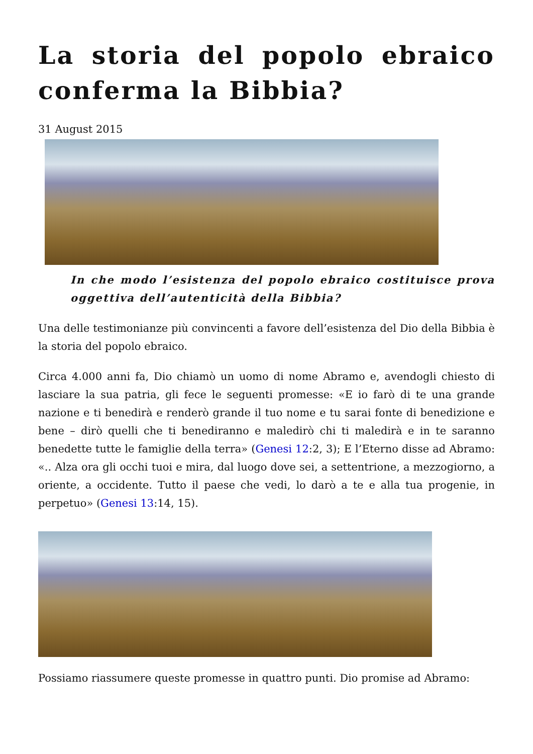La storia del popolo ebraico conferma la Bibbia?
31 August 2015
In che modo l’esistenza del popolo ebraico costituisce prova oggettiva dell’autenticità della Bibbia?
Una delle testimonianze più convincenti a favore dell’esistenza del Dio della Bibbia è la storia del popolo ebraico.
Circa 4.000 anni fa, Dio chiamò un uomo di nome Abramo e, avendogli chiesto di lasciare la sua patria, gli fece le seguenti promesse: «E io farò di te una grande nazione e ti benedirà e renderò grande il tuo nome e tu sarai fonte di benedizione e bene – dirò quelli che ti benediranno e maledirò chi ti maledirà e in te saranno benedette tutte le famiglie della terra» (Genesi 12:2, 3); E l’Eterno disse ad Abramo: «.. Alza ora gli occhi tuoi e mira, dal luogo dove sei, a settentrione, a mezzogiorno, a oriente, a occidente. Tutto il paese che vedi, lo darò a te e alla tua progenie, in perpetuo» (Genesi 13:14, 15).
Possiamo riassumere queste promesse in quattro punti. Dio promise ad Abramo: